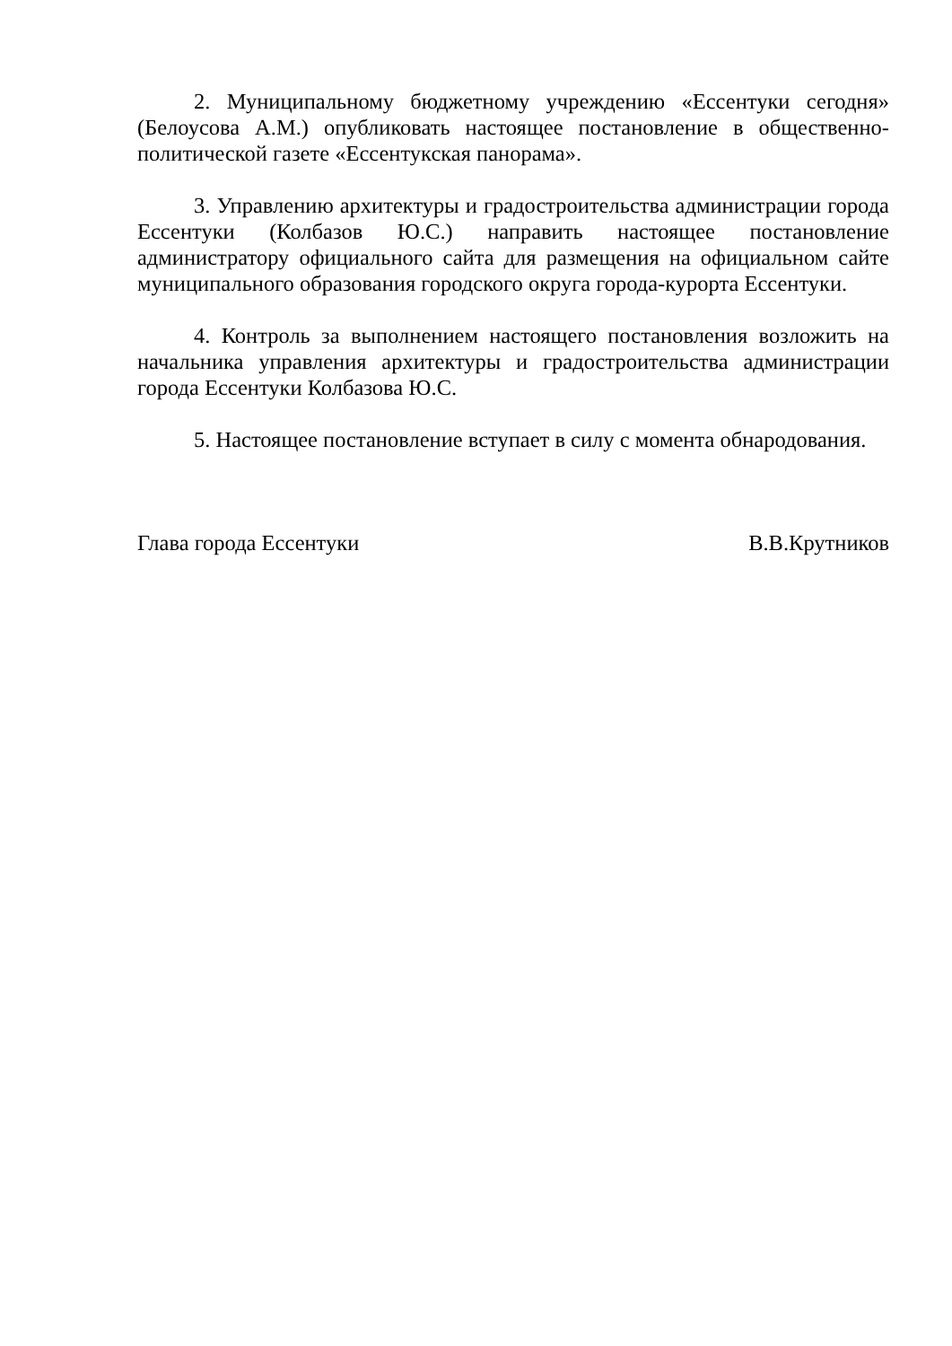2. Муниципальному бюджетному учреждению «Ессентуки сегодня» (Белоусова А.М.) опубликовать настоящее постановление в общественно-политической газете «Ессентукская панорама».
3. Управлению архитектуры и градостроительства администрации города Ессентуки (Колбазов Ю.С.) направить настоящее постановление администратору официального сайта для размещения на официальном сайте муниципального образования городского округа города-курорта Ессентуки.
4. Контроль за выполнением настоящего постановления возложить на начальника управления архитектуры и градостроительства администрации города Ессентуки Колбазова Ю.С.
5. Настоящее постановление вступает в силу с момента обнародования.
Глава города Ессентуки В.В.Крутников